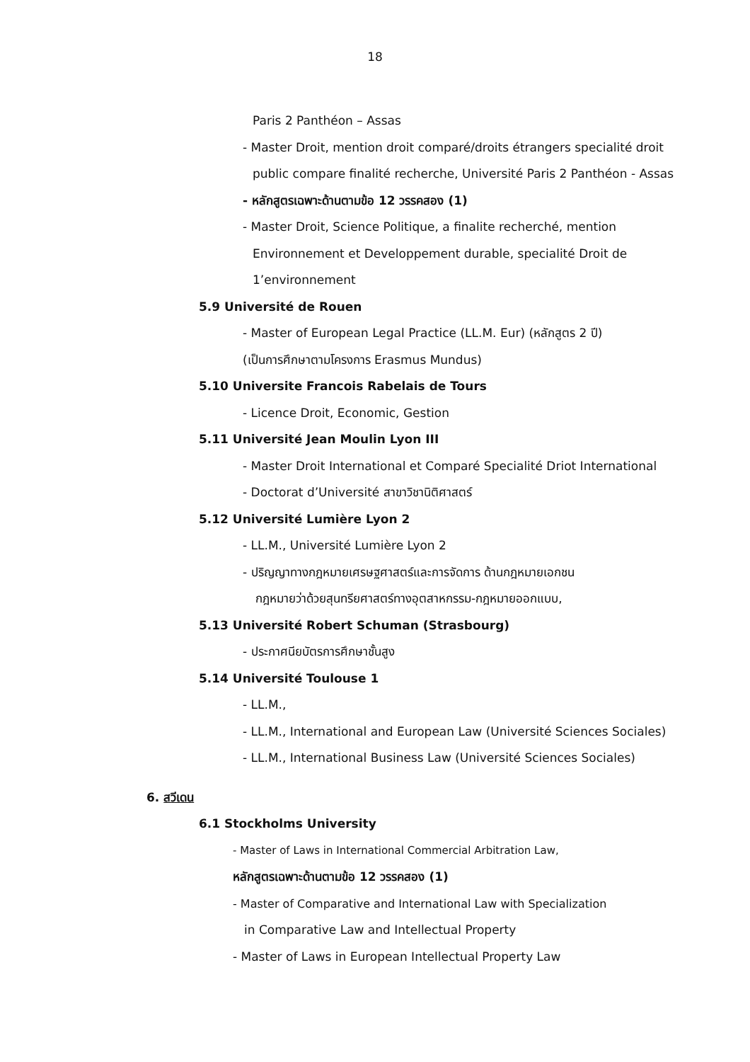18
Paris 2 Panthéon – Assas
- Master Droit, mention droit comparé/droits étrangers specialité droit
public compare finalité recherche, Université Paris 2 Panthéon - Assas
- หลักสูตรเฉพาะด้านตามข้อ 12 วรรคสอง (1)
- Master Droit, Science Politique, a finalite recherché, mention
Environnement et Developpement durable, specialité Droit de
1’environnement
5.9 Université de Rouen
- Master of European Legal Practice (LL.M. Eur) (หลักสูตร 2 ปี)
(เป็นการศึกษาตามโครงการ Erasmus Mundus)
5.10 Universite Francois Rabelais de Tours
- Licence Droit, Economic, Gestion
5.11 Université Jean Moulin Lyon III
- Master Droit International et Comparé Specialité Driot International
- Doctorat d’Université สาขาวิชานิติศาสตร์
5.12 Université Lumière Lyon 2
- LL.M., Université Lumière Lyon 2
- ปริญญาทางกฎหมายเศรษฐศาสตร์และการจัดการ ด้านกฎหมายเอกชน
กฎหมายว่าด้วยสุนทรียศาสตร์ทางอุตสาหกรรม-กฎหมายออกแบบ,
5.13 Université Robert Schuman (Strasbourg)
- ประกาศนียบัตรการศึกษาชั้นสูง
5.14 Université Toulouse 1
- LL.M.,
- LL.M., International and European Law (Université Sciences Sociales)
- LL.M., International Business Law (Université Sciences Sociales)
6. สวีเดน
6.1 Stockholms University
- Master of Laws in International Commercial Arbitration Law,
หลักสูตรเฉพาะด้านตามข้อ 12 วรรคสอง (1)
- Master of Comparative and International Law with Specialization
in Comparative Law and Intellectual Property
- Master of Laws in European Intellectual Property Law